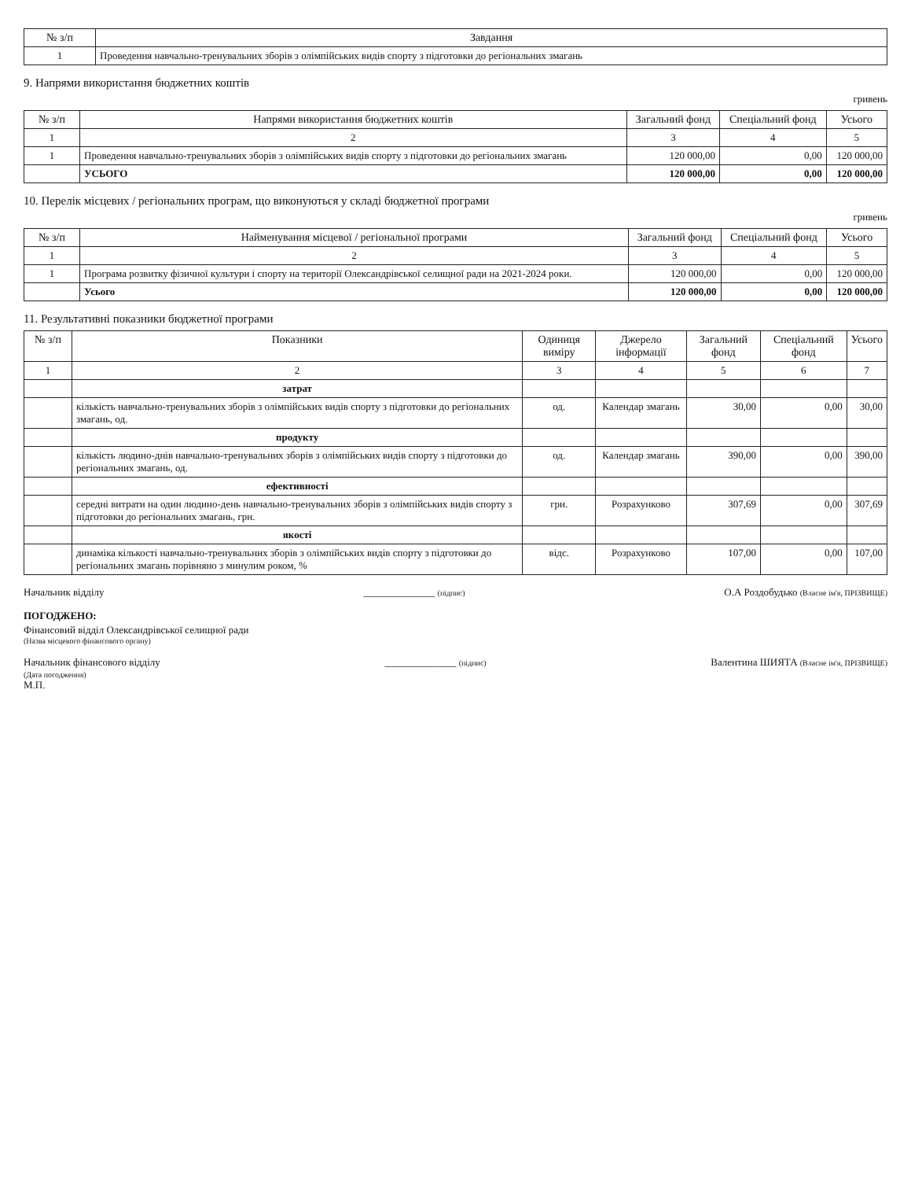| № з/п | Завдання |
| --- | --- |
| 1 | Проведення навчально-тренувальних зборів з олімпійських видів спорту з підготовки до регіональних змагань |
9. Напрями використання бюджетних коштів
гривень
| № з/п | Напрями використання бюджетних коштів | Загальний фонд | Спеціальний фонд | Усього |
| --- | --- | --- | --- | --- |
| 1 | 2 | 3 | 4 | 5 |
| 1 | Проведення навчально-тренувальних зборів з олімпійських видів спорту з підготовки до регіональних змагань | 120 000,00 | 0,00 | 120 000,00 |
| | УСЬОГО | 120 000,00 | 0,00 | 120 000,00 |
10. Перелік місцевих / регіональних програм, що виконуються у складі бюджетної програми
гривень
| № з/п | Найменування місцевої / регіональної програми | Загальний фонд | Спеціальний фонд | Усього |
| --- | --- | --- | --- | --- |
| 1 | 2 | 3 | 4 | 5 |
| 1 | Програма розвитку фізичної культури і спорту на території Олександрівської селищної ради на 2021-2024 роки. | 120 000,00 | 0,00 | 120 000,00 |
| | Усього | 120 000,00 | 0,00 | 120 000,00 |
11. Результативні показники бюджетної програми
| № з/п | Показники | Одиниця виміру | Джерело інформації | Загальний фонд | Спеціальний фонд | Усього |
| --- | --- | --- | --- | --- | --- | --- |
| 1 | 2 | 3 | 4 | 5 | 6 | 7 |
| | затрат | | | | | |
| | кількість навчально-тренувальних зборів з олімпійських видів спорту з підготовки до регіональних змагань, од. | од. | Календар змагань | 30,00 | 0,00 | 30,00 |
| | продукту | | | | | |
| | кількість людино-днів навчально-тренувальних зборів з олімпійських видів спорту з підготовки до регіональних змагань, од. | од. | Календар змагань | 390,00 | 0,00 | 390,00 |
| | ефективності | | | | | |
| | середні витрати на один людино-день навчально-тренувальних зборів з олімпійських видів спорту з підготовки до регіональних змагань, грн. | грн. | Розрахунково | 307,69 | 0,00 | 307,69 |
| | якості | | | | | |
| | динаміка кількості навчально-тренувальних зборів з олімпійських видів спорту з підготовки до регіональних змагань порівняно з минулим роком, % | відс. | Розрахунково | 107,00 | 0,00 | 107,00 |
Начальник відділу ______________ (підпис) О.А Роздобудько (Власне ім'я, ПРІЗВИЩЕ)
ПОГОДЖЕНО:
Фінансовий відділ Олександрівської селищної ради
(Назва місцевого фінансового органу)
Начальник фінансового відділу ______________ (підпис) Валентина ШИЯТА (Власне ім'я, ПРІЗВИЩЕ)
(Дата погодження)
М.П.